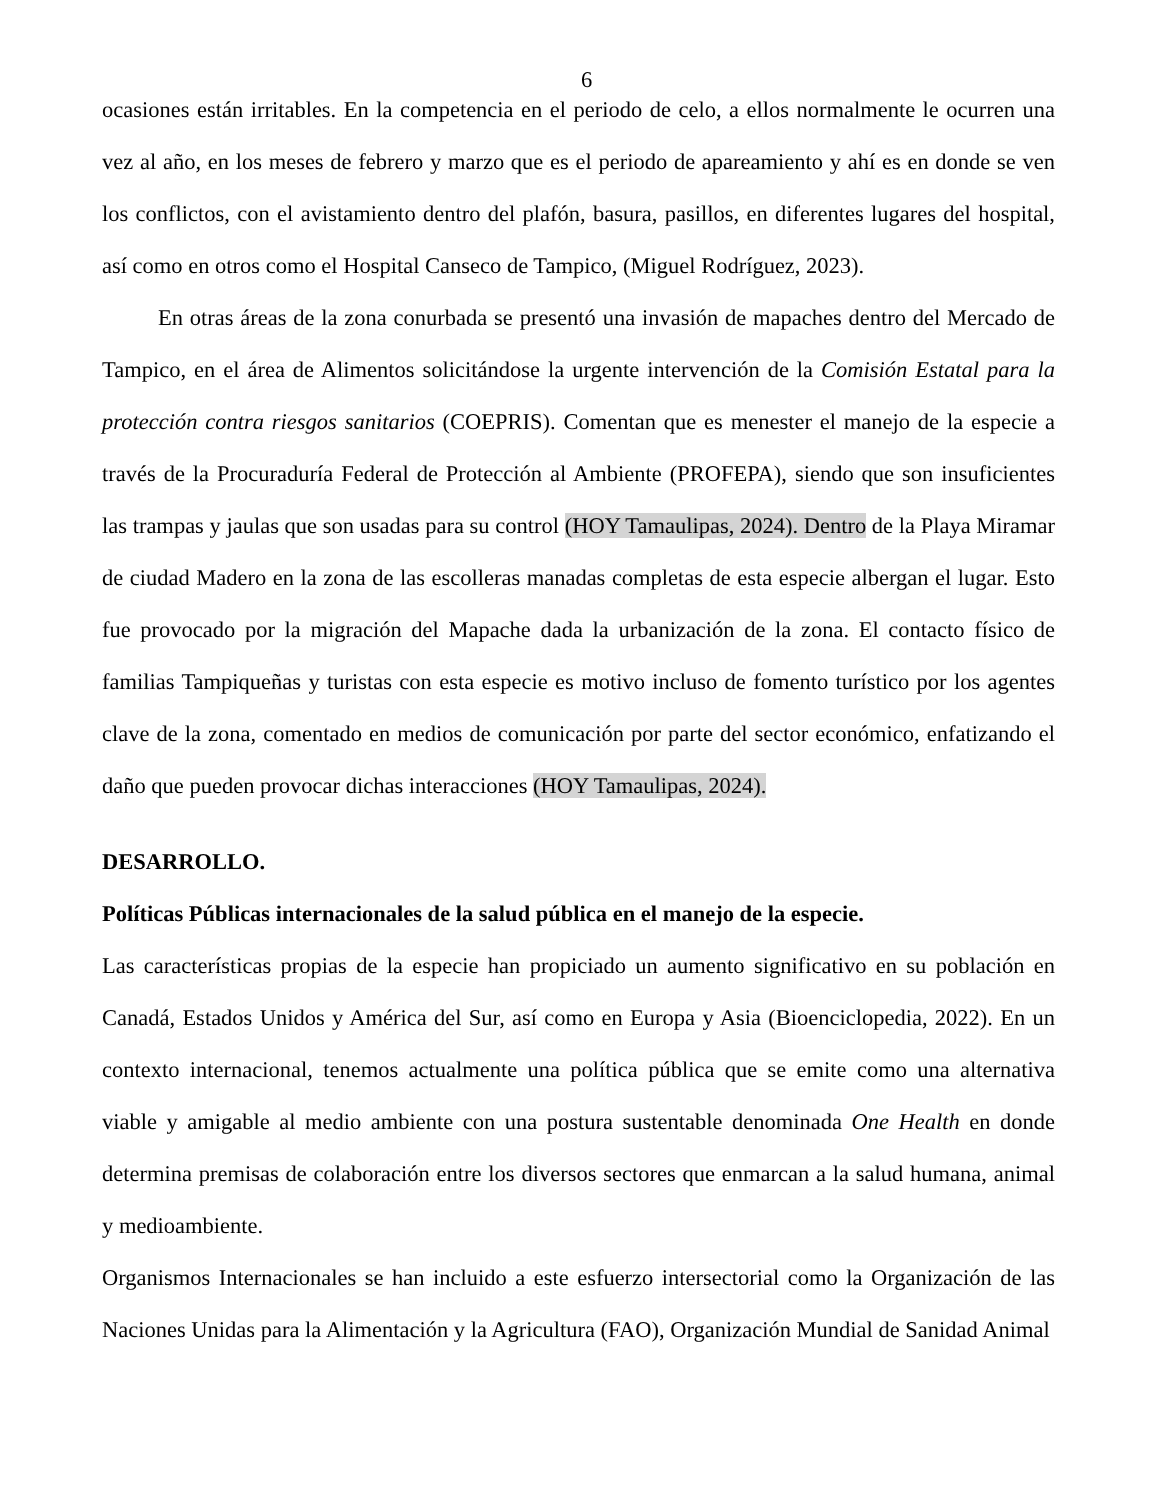6
ocasiones están irritables. En la competencia en el periodo de celo, a ellos normalmente le ocurren una vez al año, en los meses de febrero y marzo que es el periodo de apareamiento y ahí es en donde se ven los conflictos, con el avistamiento dentro del plafón, basura, pasillos, en diferentes lugares del hospital, así como en otros como el Hospital Canseco de Tampico, (Miguel Rodríguez, 2023).
En otras áreas de la zona conurbada se presentó una invasión de mapaches dentro del Mercado de Tampico, en el área de Alimentos solicitándose la urgente intervención de la Comisión Estatal para la protección contra riesgos sanitarios (COEPRIS). Comentan que es menester el manejo de la especie a través de la Procuraduría Federal de Protección al Ambiente (PROFEPA), siendo que son insuficientes las trampas y jaulas que son usadas para su control (HOY Tamaulipas, 2024). Dentro de la Playa Miramar de ciudad Madero en la zona de las escolleras manadas completas de esta especie albergan el lugar. Esto fue provocado por la migración del Mapache dada la urbanización de la zona. El contacto físico de familias Tampiqueñas y turistas con esta especie es motivo incluso de fomento turístico por los agentes clave de la zona, comentado en medios de comunicación por parte del sector económico, enfatizando el daño que pueden provocar dichas interacciones (HOY Tamaulipas, 2024).
DESARROLLO.
Políticas Públicas internacionales de la salud pública en el manejo de la especie.
Las características propias de la especie han propiciado un aumento significativo en su población en Canadá, Estados Unidos y América del Sur, así como en Europa y Asia (Bioenciclopedia, 2022). En un contexto internacional, tenemos actualmente una política pública que se emite como una alternativa viable y amigable al medio ambiente con una postura sustentable denominada One Health en donde determina premisas de colaboración entre los diversos sectores que enmarcan a la salud humana, animal y medioambiente.
Organismos Internacionales se han incluido a este esfuerzo intersectorial como la Organización de las Naciones Unidas para la Alimentación y la Agricultura (FAO), Organización Mundial de Sanidad Animal